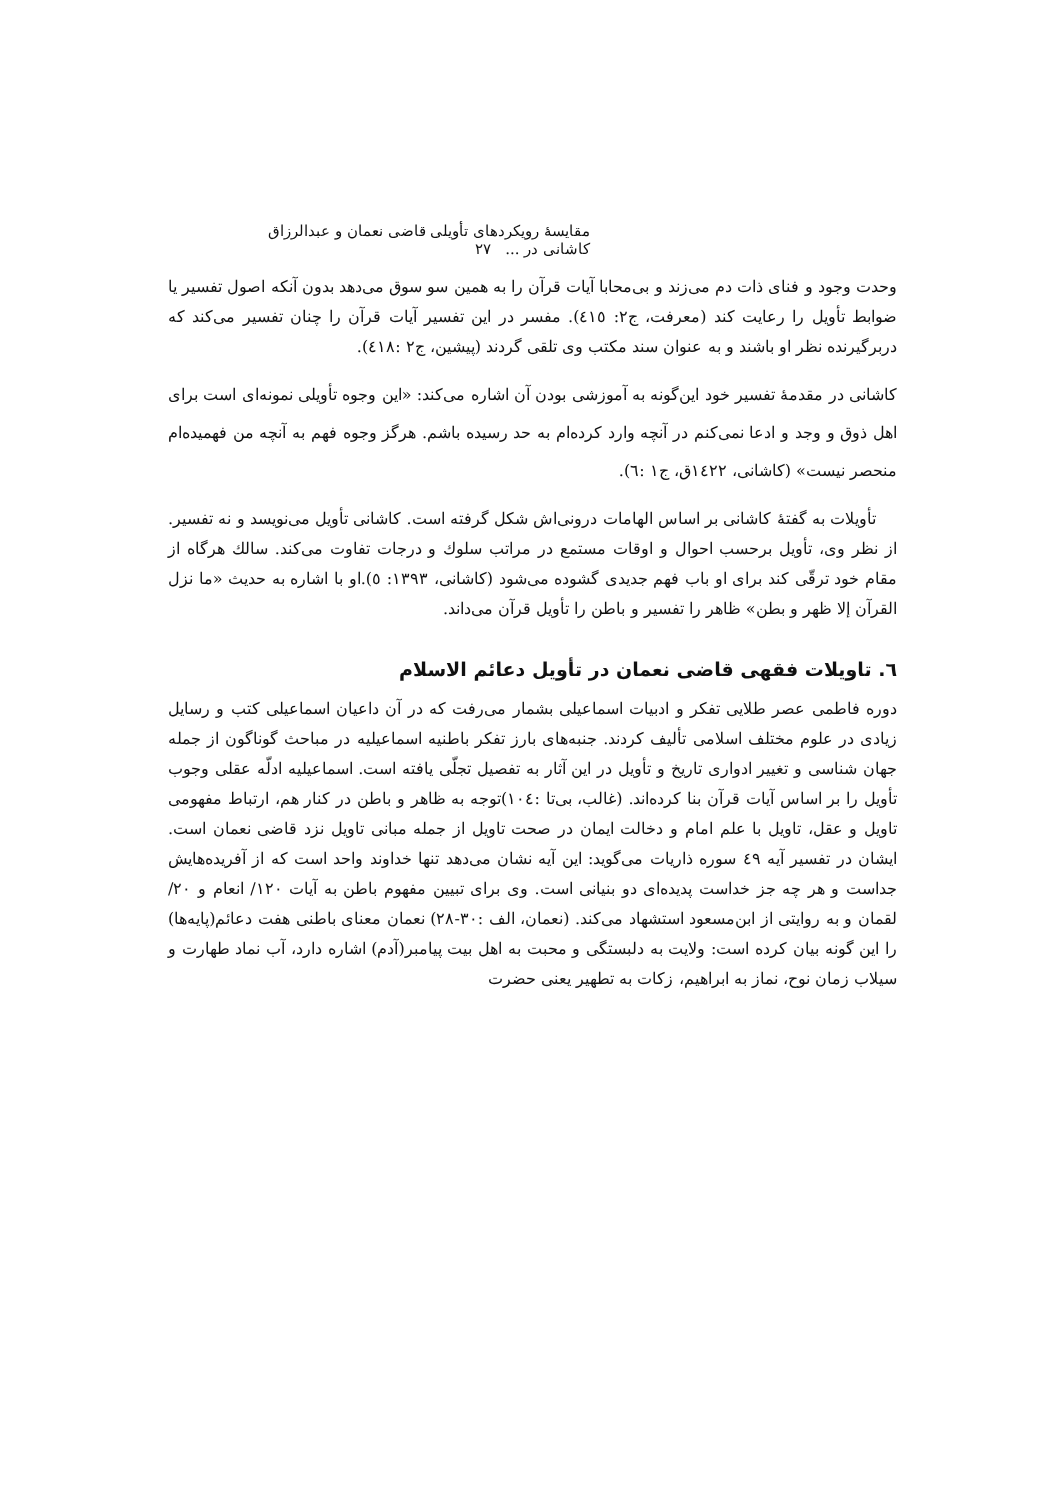مقايسهٔ رويكردهای تأويلی قاضی نعمان و عبدالرزاق كاشانی در ... ٢٧
وحدت وجود و فنای ذات دم می‌زند و بی‌محابا آيات قرآن را به همين سو سوق می‌دهد بدون آنكه اصول تفسير يا ضوابط تأويل را رعايت كند (معرفت، ج٢: ٤١٥). مفسر در اين تفسير آيات قرآن را چنان تفسير می‌كند كه دربرگيرنده نظر او باشند و به عنوان سند مكتب وی تلقی گردند (پيشين، ج٢ :٤١٨).
كاشانی در مقدمهٔ تفسير خود اين‌گونه به آموزشی بودن آن اشاره می‌كند: «اين وجوه تأويلی نمونه‌ای است برای اهل ذوق و وجد و ادعا نمی‌كنم در آنچه وارد كرده‌ام به حد رسيده باشم. هرگز وجوه فهم به آنچه من فهميده‌ام منحصر نيست» (كاشانی، ١٤٢٢ق، ج١ :٦).
تأويلات به گفتهٔ كاشانی بر اساس الهامات درونی‌اش شكل گرفته است. كاشانی تأويل می‌نويسد و نه تفسير. از نظر وی، تأويل برحسب احوال و اوقات مستمع در مراتب سلوك و درجات تفاوت می‌كند. سالك هرگاه از مقام خود ترقّی كند برای او باب فهم جديدی گشوده می‌شود (كاشانی، ١٣٩٣: ٥).او با اشاره به حديث «ما نزل القرآن إلا ظهر و بطن» ظاهر را تفسير و باطن را تأويل قرآن می‌داند.
٦. تاويلات فقهی قاضی نعمان در تأويل دعائم الاسلام
دوره فاطمی عصر طلايی تفكر و ادبيات اسماعيلی بشمار می‌رفت كه در آن داعيان اسماعيلی كتب و رسايل زيادی در علوم مختلف اسلامی تأليف كردند. جنبه‌های بارز تفكر باطنيه اسماعيليه در مباحث گوناگون از جمله جهان شناسی و تغيير ادواری تاريخ و تأويل در اين آثار به تفصيل تجلّی يافته است. اسماعيليه ادلّه عقلی وجوب تأويل را بر اساس آيات قرآن بنا كرده‌اند. (غالب، بی‌تا :١٠٤)توجه به ظاهر و باطن در كنار هم، ارتباط مفهومی تاويل و عقل، تاويل با علم امام و دخالت ايمان در صحت تاويل از جمله مبانی تاويل نزد قاضی نعمان است. ايشان در تفسير آيه ٤٩ سوره ذاريات می‌گويد: اين آيه نشان می‌دهد تنها خداوند واحد است كه از آفريده‌هايش جداست و هر چه جز خداست پديده‌ای دو بنيانی است. وی برای تبيين مفهوم باطن به آيات ١٢٠/ انعام و ٢٠/لقمان و به روايتی از ابن‌مسعود استشهاد می‌كند. (نعمان، الف :٣٠-٢٨) نعمان معنای باطنی هفت دعائم(پايه‌ها) را اين گونه بيان كرده است: ولايت به دلبستگی و محبت به اهل بيت پيامبر(آدم) اشاره دارد، آب نماد طهارت و سيلاب زمان نوح، نماز به ابراهيم، زكات به تطهير يعنی حضرت